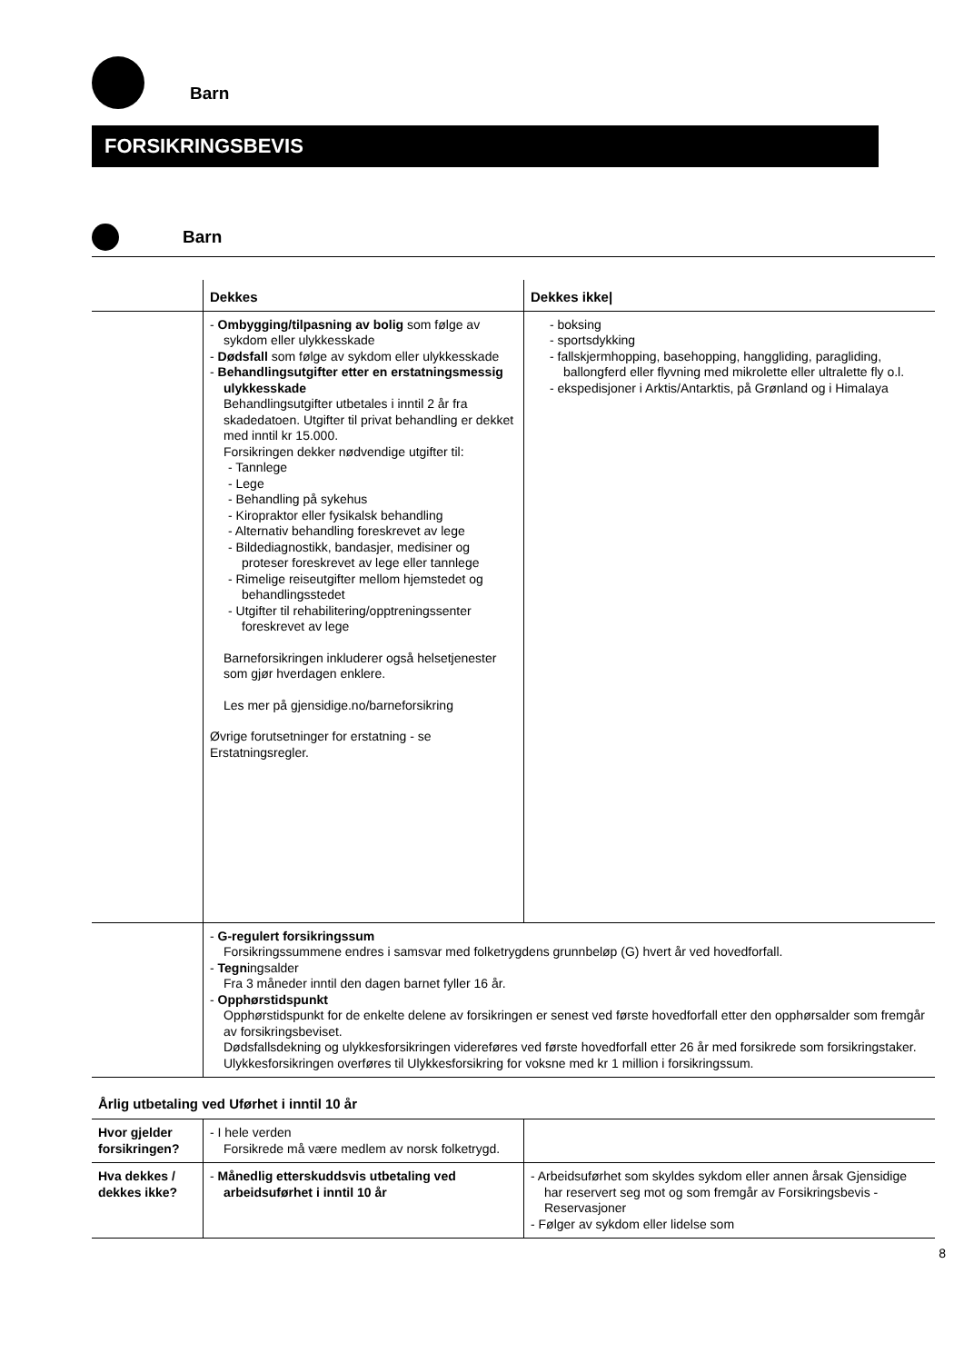Barn
FORSIKRINGSBEVIS
Barn
| | Dekkes | Dekkes ikke/ |
| --- | --- | --- |
| | - Ombygging/tilpasning av bolig som følge av sykdom eller ulykkesskade - Dødsfall som følge av sykdom eller ulykkesskade - Behandlingsutgifter etter en erstatningsmessig ulykkesskade Behandlingsutgifter utbetales i inntil 2 år fra skadedatoen. Utgifter til privat behandling er dekket med inntil kr 15.000. Forsikringen dekker nødvendige utgifter til: - Tannlege - Lege - Behandling på sykehus - Kiropraktor eller fysikalsk behandling - Alternativ behandling foreskrevet av lege - Bildediagnostikk, bandasjer, medisiner og proteser foreskrevet av lege eller tannlege - Rimelige reiseutgifter mellom hjemstedet og behandlingsstedet - Utgifter til rehabilitering/opptreningssenter foreskrevet av lege Barneforsikringen inkluderer også helsetjenester som gjør hverdagen enklere. Les mer på gjensidige.no/barneforsikring Øvrige forutsetninger for erstatning - se Erstatningsregler. | - boksing - sportsdykking - fallskjermhopping, basehopping, hanggliding, paragliding, ballongferd eller flyvning med mikrolette eller ultralette fly o.l. - ekspedisjoner i Arktis/Antarktis, på Grønland og i Himalaya |
| | - G-regulert forsikringssum Forsikringssummene endres i samsvar med folketrygdens grunnbeløp (G) hvert år ved hovedforfall. - Tegn ingsalder Fra 3 måneder inntil den dagen barnet fyller 16 år. - Opphørstidspunkt Opphørstidspunkt for de enkelte delene av forsikringen er senest ved første hovedforfall etter den opphørsalder som fremgår av forsikringsbeviset. Dødsfallsdekning og ulykkesforsikringen videreføres ved første hovedforfall etter 26 år med forsikrede som forsikringstaker. Ulykkesforsikringen overføres til Ulykkesforsikring for voksne med kr 1 million i forsikringssum. | |
Årlig utbetaling ved Uførhet i inntil 10 år
| Hvor gjelder forsikringen? | - I hele verden Forsikrede må være medlem av norsk folketrygd. | |
| Hva dekkes / dekkes ikke? | - Månedlig etterskuddsvis utbetaling ved arbeidsuførhet i inntil 10 år | - Arbeidsuførhet som skyldes sykdom eller annen årsak Gjensidige har reservert seg mot og som fremgår av Forsikringsbevis - Reservasjoner - Følger av sykdom eller lidelse som |
8